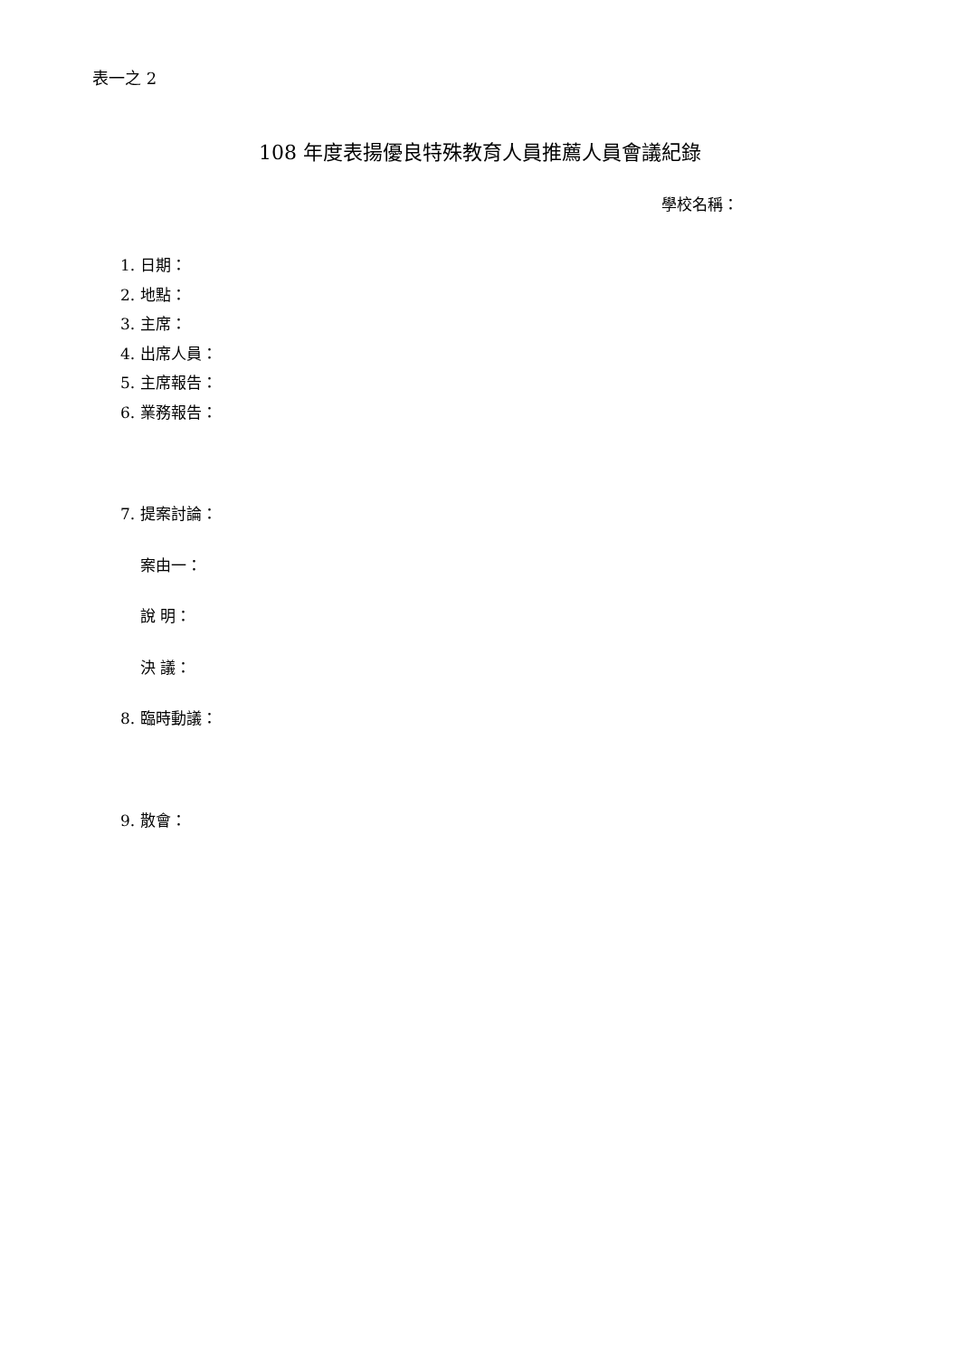表一之 2
108 年度表揚優良特殊教育人員推薦人員會議紀錄
學校名稱：
1. 日期：
2. 地點：
3. 主席：
4. 出席人員：
5. 主席報告：
6. 業務報告：
7. 提案討論：
案由一：
說 明：
決 議：
8. 臨時動議：
9. 散會：